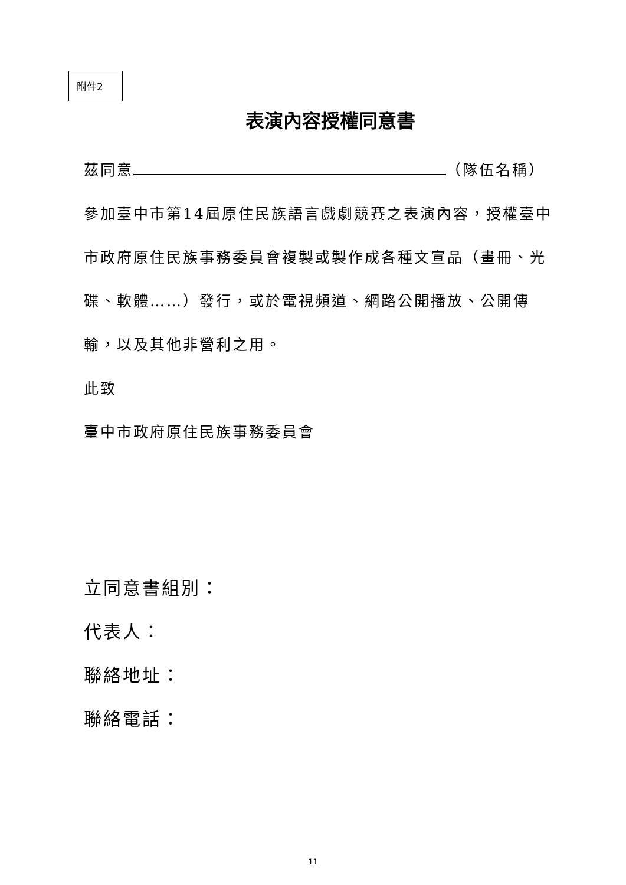附件2
表演內容授權同意書
茲同意 （隊伍名稱）
參加臺中市第14屆原住民族語言戲劇競賽之表演內容，授權臺中市政府原住民族事務委員會複製或製作成各種文宣品（畫冊、光碟、軟體……）發行，或於電視頻道、網路公開播放、公開傳輸，以及其他非營利之用。
此致
臺中市政府原住民族事務委員會
立同意書組別：
代表人：
聯絡地址：
聯絡電話：
11